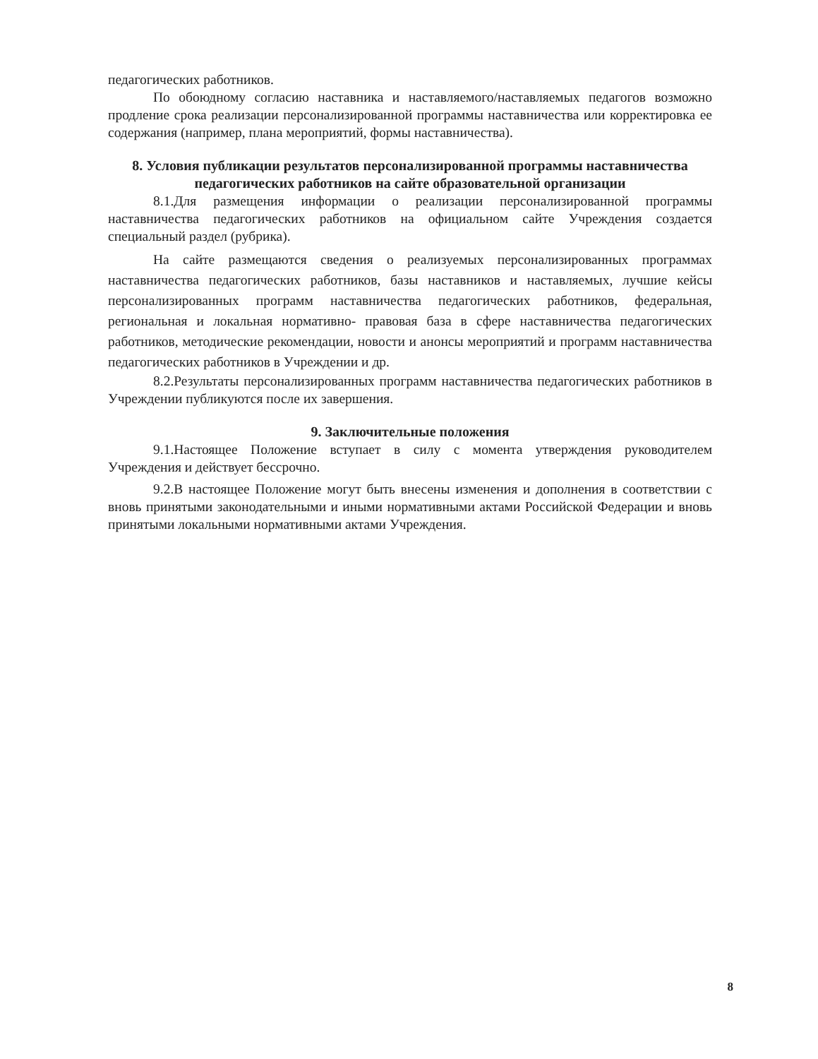педагогических работников.
По обоюдному согласию наставника и наставляемого/наставляемых педагогов возможно продление срока реализации персонализированной программы наставничества или корректировка ее содержания (например, плана мероприятий, формы наставничества).
8. Условия публикации результатов персонализированной программы наставничества педагогических работников на сайте образовательной организации
8.1.Для размещения информации о реализации персонализированной программы наставничества педагогических работников на официальном сайте Учреждения создается специальный раздел (рубрика).
На сайте размещаются сведения о реализуемых персонализированных программах наставничества педагогических работников, базы наставников и наставляемых, лучшие кейсы персонализированных программ наставничества педагогических работников, федеральная, региональная и локальная нормативно- правовая база в сфере наставничества педагогических работников, методические рекомендации, новости и анонсы мероприятий и программ наставничества педагогических работников в Учреждении и др.
8.2.Результаты персонализированных программ наставничества педагогических работников в Учреждении публикуются после их завершения.
9. Заключительные положения
9.1.Настоящее Положение вступает в силу с момента утверждения руководителем Учреждения и действует бессрочно.
9.2.В настоящее Положение могут быть внесены изменения и дополнения в соответствии с вновь принятыми законодательными и иными нормативными актами Российской Федерации и вновь принятыми локальными нормативными актами Учреждения.
8